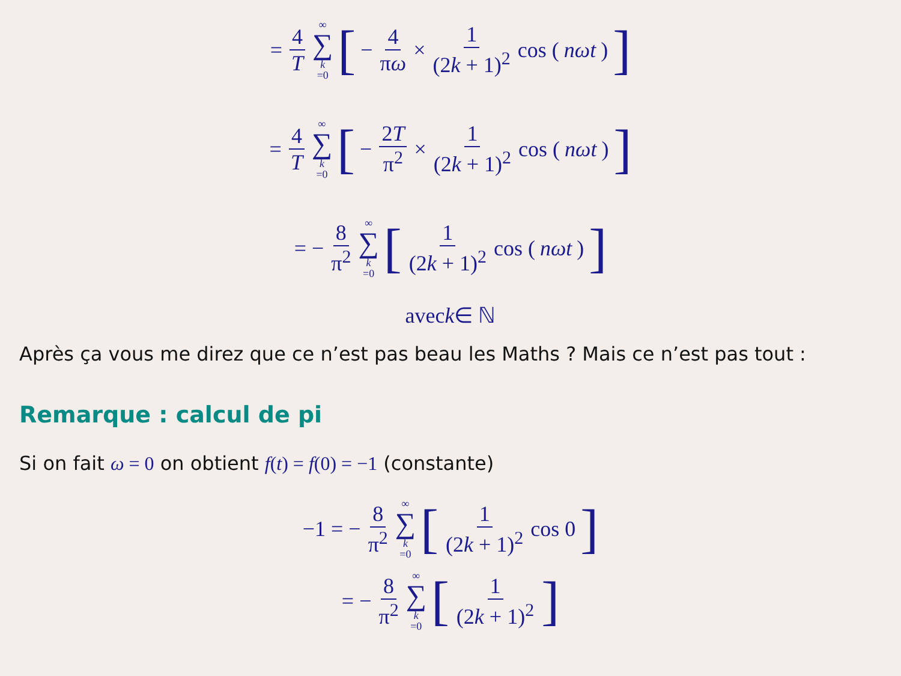= 4 T ∞ ∑ k =0 [− 4 πω × 1 (2k + 1)<sup>2</sup> cos (nωt)]
= 4 T ∞ ∑ k =0 [− 2T π<sup>2</sup> × 1 (2k + 1)<sup>2</sup> cos (nωt)]
= − 8 π<sup>2</sup> ∞ ∑ k =0 [1 (2k + 1)<sup>2</sup> cos (nωt)]
avec k ∈ ℕ
Après ça vous me direz que ce n’est pas beau les Maths ? Mais ce n’est pas tout :
Remarque : calcul de pi
Si on fait ω = 0 on obtient f(t) = f(0) = −1 (constante)
−1 = − 8 π<sup>2</sup> ∞ ∑ k =0 [1 (2k + 1)<sup>2</sup> cos 0]
= − 8 π<sup>2</sup> ∞ ∑ k =0 [1 (2k + 1)<sup>2</sup>]